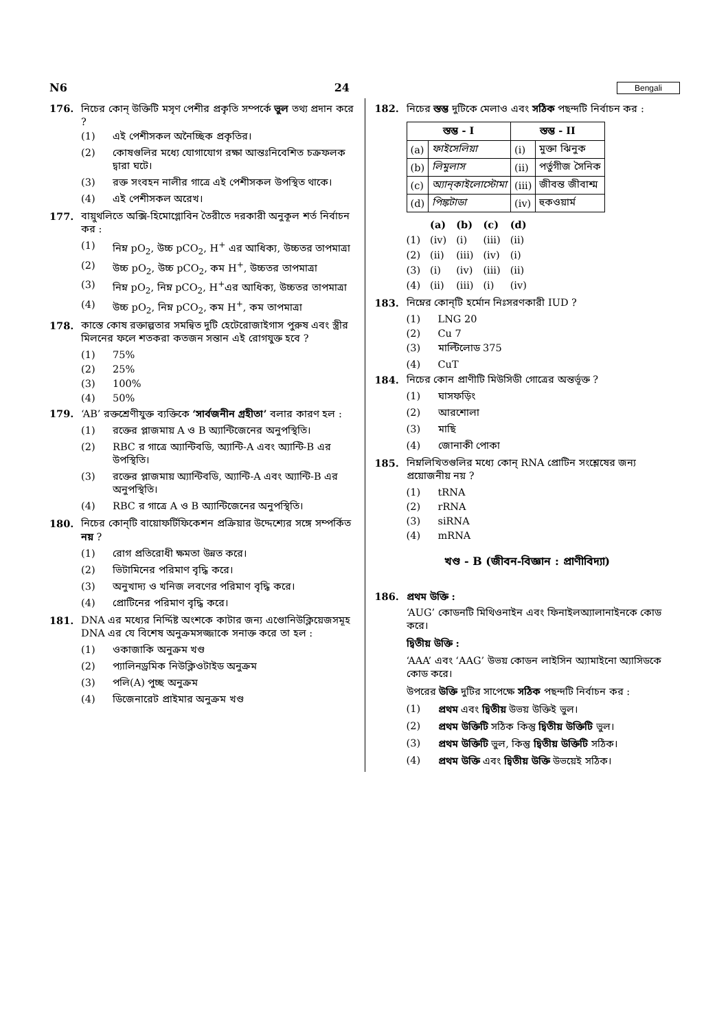N6 24 Bengali
176. নিচের কোন্ উক্তিটি মসৃণ পেশীর প্রকৃতি সম্পর্কে ভুল তথ্য প্রদান করে ?
(1) এই পেশীসকল অনৈচ্ছিক প্রকৃতির।
(2) কোষগুলির মধ্যে যোগাযোগ রক্ষা আন্তঃনিবেশিত চক্রফলক দ্বারা ঘটে।
(3) রক্ত সংবহন নালীর গাত্রে এই পেশীসকল উপস্থিত থাকে।
(4) এই পেশীসকল অরেখ।
177. বায়ুথলিতে অক্সি-হিমোগ্লোবিন তৈরীতে দরকারী অনুকূল শর্ত নির্বাচন কর :
(1) নিম্ন pO<sub>2</sub>, উচ্চ pCO<sub>2</sub>, H<sup>+</sup> এর আধিক্য, উচ্চতর তাপমাত্রা
(2) উচ্চ pO<sub>2</sub>, উচ্চ pCO<sub>2</sub>, কম H<sup>+</sup>, উচ্চতর তাপমাত্রা
(3) নিম্ন pO<sub>2</sub>, নিম্ন pCO<sub>2</sub>, H<sup>+</sup>এর আধিক্য, উচ্চতর তাপমাত্রা
(4) উচ্চ pO<sub>2</sub>, নিম্ন pCO<sub>2</sub>, কম H<sup>+</sup>, কম তাপমাত্রা
178. কাস্তে কোষ রক্তাল্পতার সমন্বিত দুটি হেটেরোজাইগাস পুরুষ এবং স্ত্রীর মিলনের ফলে শতকরা কতজন সন্তান এই রোগযুক্ত হবে ?
(1) 75%
(2) 25%
(3) 100%
(4) 50%
179. ‘AB’ রক্তশ্রেণীযুক্ত ব্যক্তিকে ‘সার্বজনীন গ্রহীতা’ বলার কারণ হল :
(1) রক্তের প্লাজমায় A ও B অ্যান্টিজেনের অনুপস্থিতি।
(2) RBC র গাত্রে অ্যান্টিবডি, অ্যান্টি-A এবং অ্যান্টি-B এর উপস্থিতি।
(3) রক্তের প্লাজমায় অ্যান্টিবডি, অ্যান্টি-A এবং অ্যান্টি-B এর অনুপস্থিতি।
(4) RBC র গাত্রে A ও B অ্যান্টিজেনের অনুপস্থিতি।
180. নিচের কোন্‌টি বায়োফর্টিফিকেশন প্রক্রিয়ার উদ্দেশ্যের সঙ্গে সম্পর্কিত নয় ?
(1) রোগ প্রতিরোধী ক্ষমতা উন্নত করে।
(2) ভিটামিনের পরিমাণ বৃদ্ধি করে।
(3) অনুখাদ্য ও খনিজ লবণের পরিমাণ বৃদ্ধি করে।
(4) প্রোটিনের পরিমাণ বৃদ্ধি করে।
181. DNA এর মধ্যের নির্দ্দিষ্ট অংশকে কাটার জন্য এণ্ডোনিউক্লিয়েজসমূহ DNA এর যে বিশেষ অনুক্রমসজ্জাকে সনাক্ত করে তা হল :
(1) ওকাজাকি অনুক্রম খণ্ড
(2) প্যালিনড্রমিক নিউক্লিওটাইড অনুক্রম
(3) পলি(A) পুচ্ছ অনুক্রম
(4) ডিজেনারেট প্রাইমার অনুক্রম খণ্ড
182. নিচের স্তম্ভ দুটিকে মেলাও এবং সঠিক পছন্দটি নির্বাচন কর :
| স্তম্ভ - I | | স্তম্ভ - II | |
| --- | --- | --- | --- |
| (a) | ফাইসেলিয়া | (i) | মুক্তা ঝিনুক |
| (b) | লিমুলাস | (ii) | পর্তুগীজ সৈনিক |
| (c) | অ্যান্‌কাইলোস্টোমা | (iii) | জীবন্ত জীবাশ্ম |
| (d) | পিঙ্কটাডা | (iv) | হুকওয়ার্ম |
| | (a) | (b) | (c) | (d) |
| (1) | (iv) | (i) | (iii) | (ii) |
| (2) | (ii) | (iii) | (iv) | (i) |
| (3) | (i) | (iv) | (iii) | (ii) |
| (4) | (ii) | (iii) | (i) | (iv) |
183. নিম্নের কোন্‌টি হর্মোন নিঃসরণকারী IUD ?
(1) LNG 20
(2) Cu 7
(3) মাল্টিলোড 375
(4) CuT
184. নিচের কোন প্রাণীটি মিউসিডী গোত্রের অন্তর্ভূক্ত ?
(1) ঘাসফড়িং
(2) আরশোলা
(3) মাছি
(4) জোনাকী পোকা
185. নিম্নলিখিতগুলির মধ্যে কোন্ RNA প্রোটিন সংশ্লেষের জন্য প্রয়োজনীয় নয় ?
(1) tRNA
(2) rRNA
(3) siRNA
(4) mRNA
খণ্ড - B (জীবন-বিজ্ঞান : প্রাণীবিদ্যা)
186. প্রথম উক্তি :
‘AUG’ কোডনটি মিথিওনাইন এবং ফিনাইলঅ্যালানাইনকে কোড করে।
দ্বিতীয় উক্তি :
‘AAA’ এবং ‘AAG’ উভয় কোডন লাইসিন অ্যামাইনো অ্যাসিডকে কোড করে।
উপরের উক্তি দুটির সাপেক্ষে সঠিক পছন্দটি নির্বাচন কর :
(1) প্রথম এবং দ্বিতীয় উভয় উক্তিই ভুল।
(2) প্রথম উক্তিটি সঠিক কিন্তু দ্বিতীয় উক্তিটি ভুল।
(3) প্রথম উক্তিটি ভুল, কিন্তু দ্বিতীয় উক্তিটি সঠিক।
(4) প্রথম উক্তি এবং দ্বিতীয় উক্তি উভয়েই সঠিক।